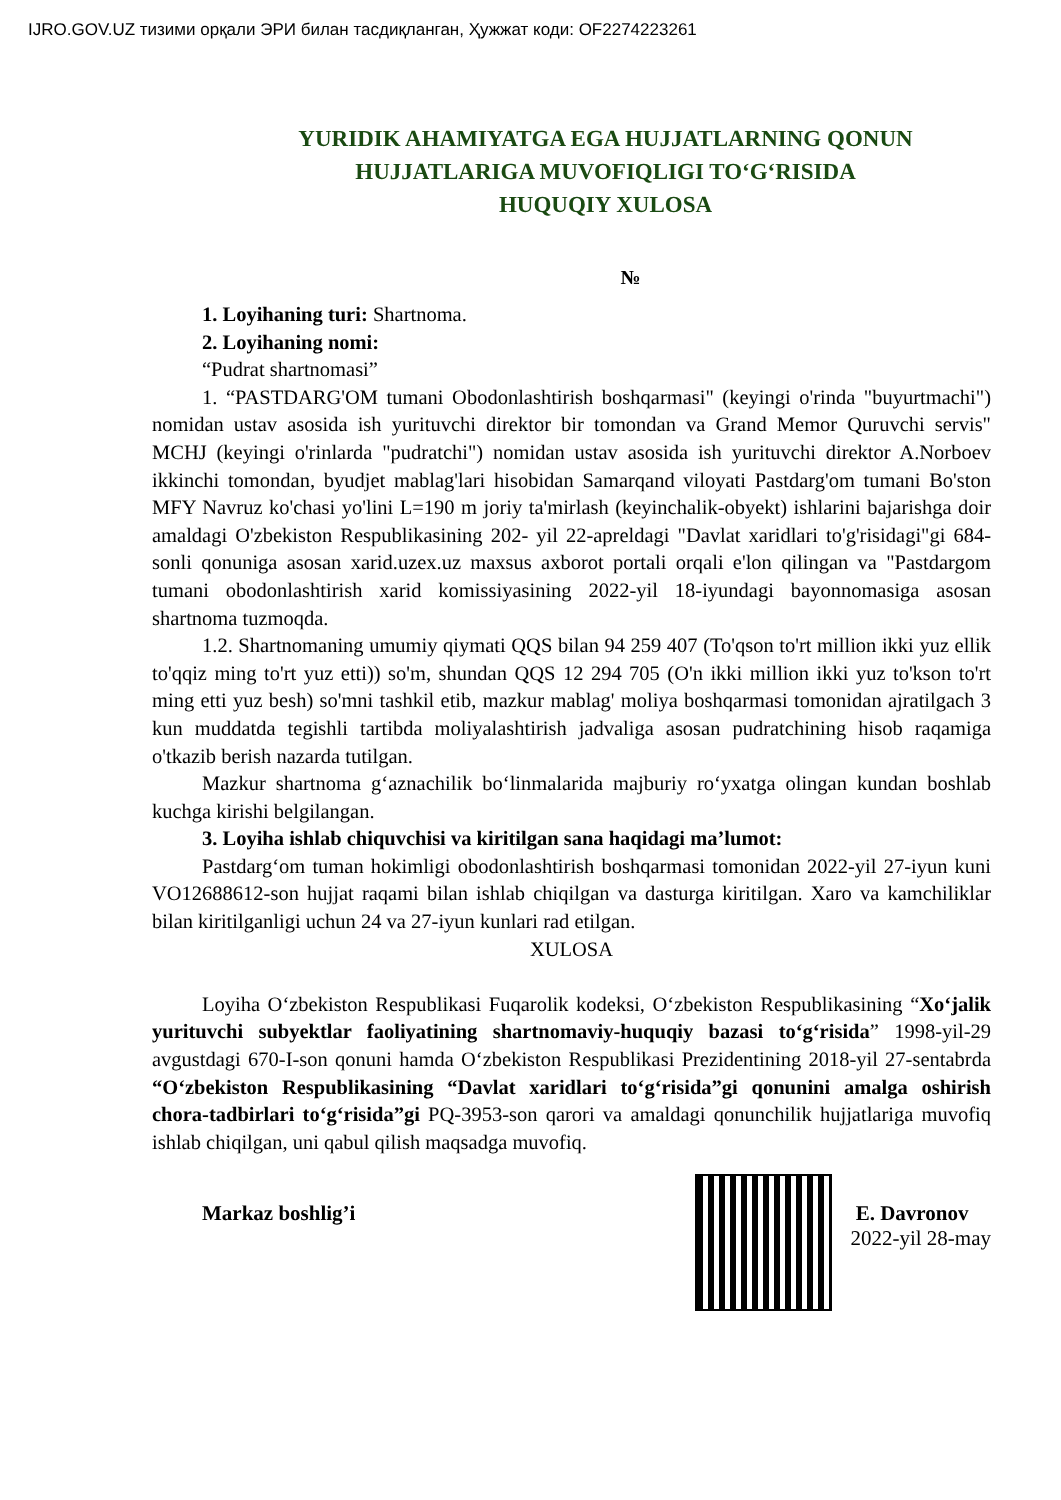IJRO.GOV.UZ тизими орқали ЭРИ билан тасдиқланган, Ҳужжат коди: OF2274223261
YURIDIK AHAMIYATGA EGA HUJJATLARNING QONUN
HUJJATLARIGA MUVOFIQLIGI TO‘G‘RISIDA
HUQUQIY XULOSA
№
1. Loyihaning turi: Shartnoma.
2. Loyihaning nomi:
“Pudrat shartnomasi”
1. “PASTDARG'OM tumani Obodonlashtirish boshqarmasi" (keyingi o'rinda "buyurtmachi") nomidan ustav asosida ish yurituvchi direktor bir tomondan va Grand Memor Quruvchi servis" MCHJ (keyingi o'rinlarda "pudratchi") nomidan ustav asosida ish yurituvchi direktor A.Norboev ikkinchi tomondan, byudjet mablag'lari hisobidan Samarqand viloyati Pastdarg'om tumani Bo'ston MFY Navruz ko'chasi yo'lini L=190 m joriy ta'mirlash (keyinchalik-obyekt) ishlarini bajarishga doir amaldagi O'zbekiston Respublikasining 202- yil 22-apreldagi "Davlat xaridlari to'g'risidagi"gi 684-sonli qonuniga asosan xarid.uzex.uz maxsus axborot portali orqali e'lon qilingan va "Pastdargom tumani obodonlashtirish xarid komissiyasining 2022-yil 18-iyundagi bayonnomasiga asosan shartnoma tuzmoqda.
1.2. Shartnomaning umumiy qiymati QQS bilan 94 259 407 (To'qson to'rt million ikki yuz ellik to'qqiz ming to'rt yuz etti)) so'm, shundan QQS 12 294 705 (O'n ikki million ikki yuz to'kson to'rt ming etti yuz besh) so'mni tashkil etib, mazkur mablag' moliya boshqarmasi tomonidan ajratilgach 3 kun muddatda tegishli tartibda moliyalashtirish jadvaliga asosan pudratchining hisob raqamiga o'tkazib berish nazarda tutilgan.
Mazkur shartnoma g‘aznachilik bo‘linmalarida majburiy ro‘yxatga olingan kundan boshlab kuchga kirishi belgilangan.
3. Loyiha ishlab chiquvchisi va kiritilgan sana haqidagi ma’lumot:
Pastdarg‘om tuman hokimligi obodonlashtirish boshqarmasi tomonidan 2022-yil 27-iyun kuni VO12688612-son hujjat raqami bilan ishlab chiqilgan va dasturga kiritilgan. Xaro va kamchiliklar bilan kiritilganligi uchun 24 va 27-iyun kunlari rad etilgan.
XULOSA
Loyiha O‘zbekiston Respublikasi Fuqarolik kodeksi, O‘zbekiston Respublikasining “Xo‘jalik yurituvchi subyektlar faoliyatining shartnomaviy-huquqiy bazasi to‘g‘risida” 1998-yil-29 avgustdagi 670-I-son qonuni hamda O‘zbekiston Respublikasi Prezidentining 2018-yil 27-sentabrda “O‘zbekiston Respublikasining “Davlat xaridlari to‘g‘risida”gi qonunini amalga oshirish chora-tadbirlari to‘g‘risida”gi PQ-3953-son qarori va amaldagi qonunchilik hujjatlariga muvofiq ishlab chiqilgan, uni qabul qilish maqsadga muvofiq.
Markaz boshlig’i E. Davronov
2022-yil 28-may